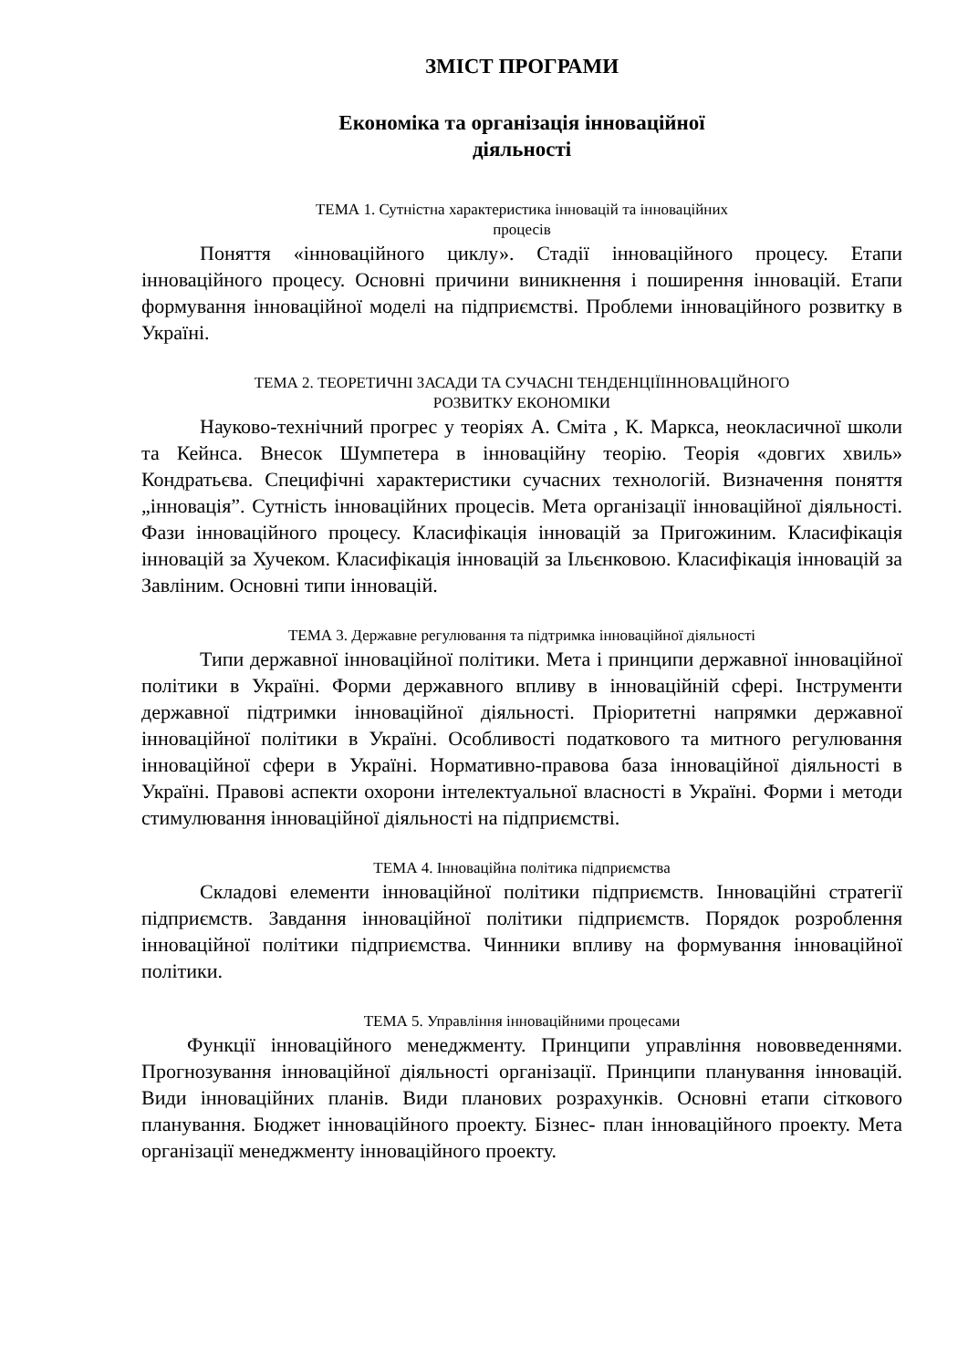ЗМІСТ ПРОГРАМИ
Економіка та організація інноваційної
діяльності
ТЕМА 1. Сутністна характеристика інновацій та інноваційних
процесів
Поняття «інноваційного циклу». Стадії інноваційного процесу. Етапи інноваційного процесу. Основні причини виникнення і поширення інновацій. Етапи формування інноваційної моделі на підприємстві. Проблеми інноваційного розвитку в Україні.
ТЕМА 2. ТЕОРЕТИЧНІ ЗАСАДИ ТА СУЧАСНІ ТЕНДЕНЦІЇІННОВАЦІЙНОГО
РОЗВИТКУ ЕКОНОМІКИ
Науково-технічний прогрес у теоріях А. Сміта , К. Маркса, неокласичної школи та Кейнса. Внесок Шумпетера в інноваційну теорію. Теорія «довгих хвиль» Кондратьєва. Специфічні характеристики сучасних технологій. Визначення поняття „інновація”. Сутність інноваційних процесів. Мета організації інноваційної діяльності. Фази інноваційного процесу. Класифікація інновацій за Пригожиним. Класифікація інновацій за Хучеком. Класифікація інновацій за Ільєнковою. Класифікація інновацій за Завліним. Основні типи інновацій.
ТЕМА 3. Державне регулювання та підтримка інноваційної діяльності
Типи державної інноваційної політики. Мета і принципи державної інноваційної політики в Україні. Форми державного впливу в інноваційній сфері. Інструменти державної підтримки інноваційної діяльності. Пріоритетні напрямки державної інноваційної політики в Україні. Особливості податкового та митного регулювання інноваційної сфери в Україні. Нормативно-правова база інноваційної діяльності в Україні. Правові аспекти охорони інтелектуальної власності в Україні. Форми і методи стимулювання інноваційної діяльності на підприємстві.
ТЕМА 4. Інноваційна політика підприємства
Складові елементи інноваційної політики підприємств. Інноваційні стратегії підприємств. Завдання інноваційної політики підприємств. Порядок розроблення інноваційної політики підприємства. Чинники впливу на формування інноваційної політики.
ТЕМА 5. Управління інноваційними процесами
Функції інноваційного менеджменту. Принципи управління нововведеннями. Прогнозування інноваційної діяльності організації. Принципи планування інновацій. Види інноваційних планів. Види планових розрахунків. Основні етапи сіткового планування. Бюджет інноваційного проекту. Бізнес- план інноваційного проекту. Мета організації менеджменту інноваційного проекту.